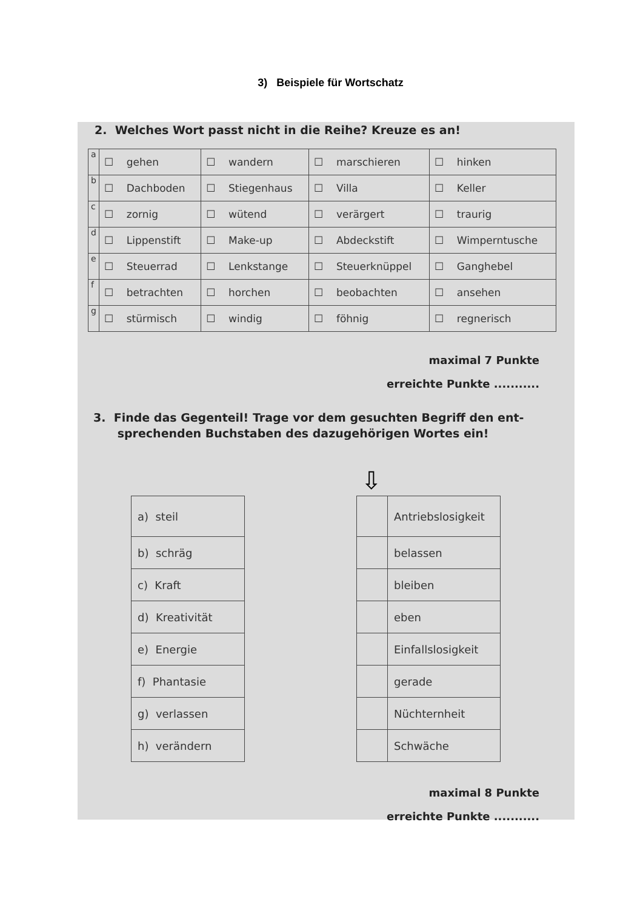3) Beispiele für Wortschatz
2. Welches Wort passt nicht in die Reihe? Kreuze es an!
| a | ☐ gehen | ☐ wandern | ☐ marschieren | ☐ hinken |
| b | ☐ Dachboden | ☐ Stiegenhaus | ☐ Villa | ☐ Keller |
| c | ☐ zornig | ☐ wütend | ☐ verärgert | ☐ traurig |
| d | ☐ Lippenstift | ☐ Make-up | ☐ Abdeckstift | ☐ Wimperntusche |
| e | ☐ Steuerrad | ☐ Lenkstange | ☐ Steuerknüppel | ☐ Ganghebel |
| f | ☐ betrachten | ☐ horchen | ☐ beobachten | ☐ ansehen |
| g | ☐ stürmisch | ☐ windig | ☐ föhnig | ☐ regnerisch |
maximal 7 Punkte
erreichte Punkte ...........
3. Finde das Gegenteil! Trage vor dem gesuchten Begriff den ent-
sprechenden Buchstaben des dazugehörigen Wortes ein!
| a) steil |
| b) schräg |
| c) Kraft |
| d) Kreativität |
| e) Energie |
| f) Phantasie |
| g) verlassen |
| h) verändern |
⇩
| | Antriebslosigkeit |
| | belassen |
| | bleiben |
| | eben |
| | Einfallslosigkeit |
| | gerade |
| | Nüchternheit |
| | Schwäche |
maximal 8 Punkte
erreichte Punkte ...........